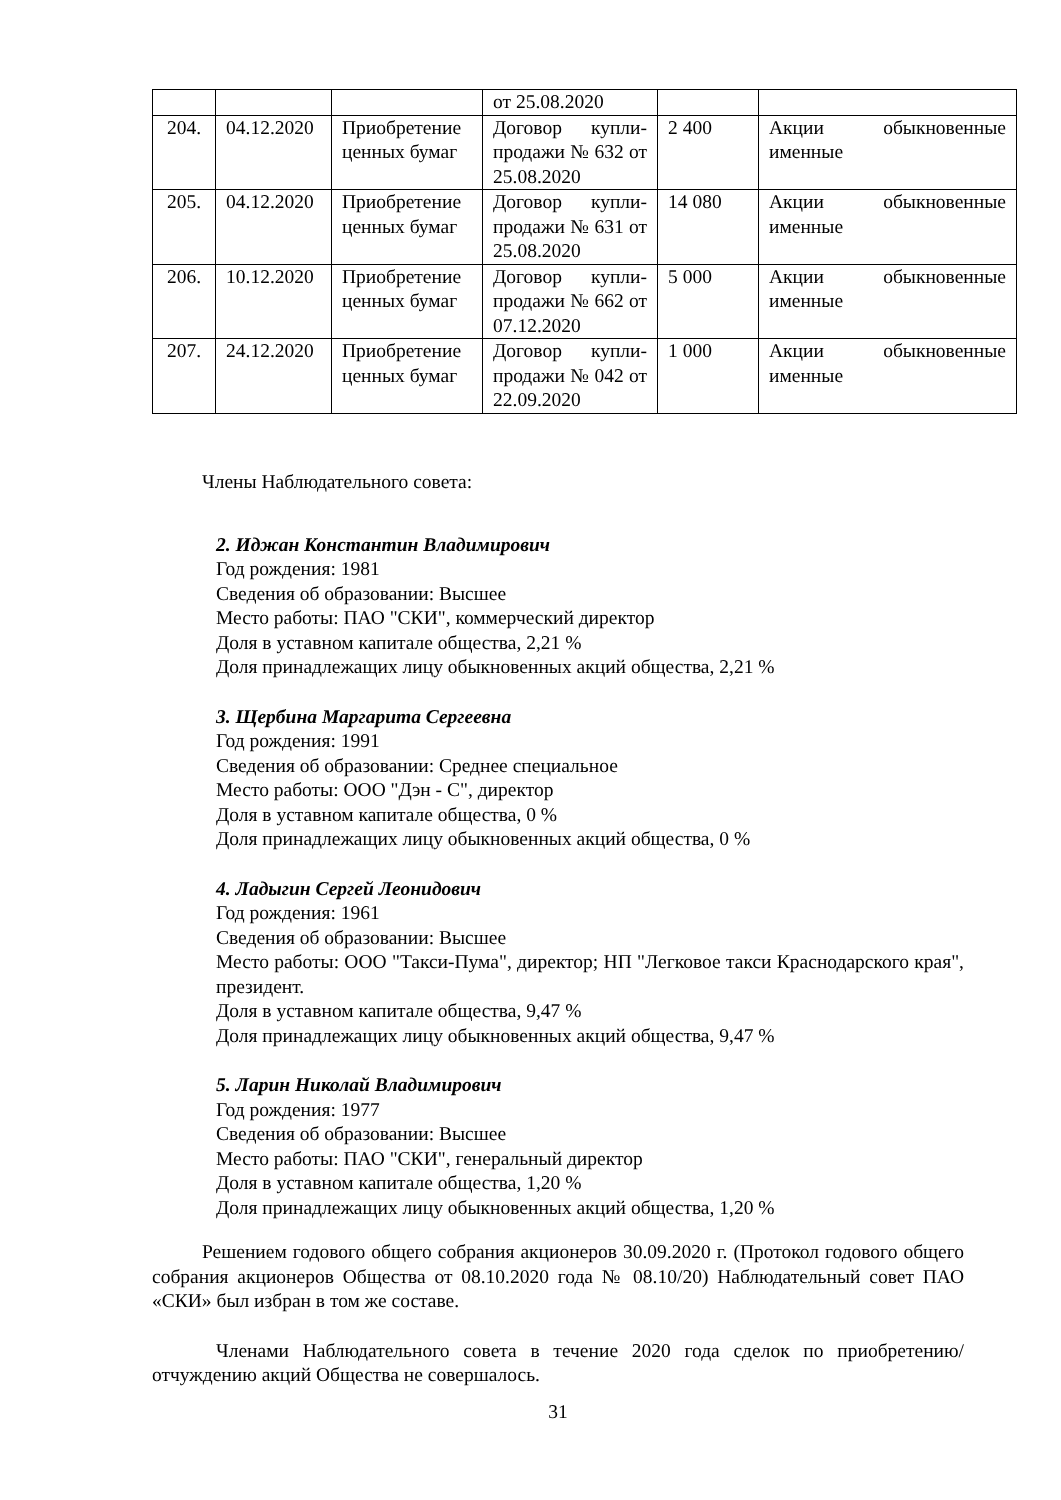| | | | от 25.08.2020 | | |
| 204. | 04.12.2020 | Приобретение ценных бумаг | Договор купли-продажи № 632 от 25.08.2020 | 2 400 | Акции обыкновенные именные |
| 205. | 04.12.2020 | Приобретение ценных бумаг | Договор купли-продажи № 631 от 25.08.2020 | 14 080 | Акции обыкновенные именные |
| 206. | 10.12.2020 | Приобретение ценных бумаг | Договор купли-продажи № 662 от 07.12.2020 | 5 000 | Акции обыкновенные именные |
| 207. | 24.12.2020 | Приобретение ценных бумаг | Договор купли-продажи № 042 от 22.09.2020 | 1 000 | Акции обыкновенные именные |
Члены Наблюдательного совета:
2. Иджан Константин Владимирович
Год рождения: 1981
Сведения об образовании: Высшее
Место работы: ПАО "СКИ", коммерческий директор
Доля в уставном капитале общества, 2,21 %
Доля принадлежащих лицу обыкновенных акций общества, 2,21 %
3. Щербина Маргарита Сергеевна
Год рождения: 1991
Сведения об образовании: Среднее специальное
Место работы: ООО "Дэн - С", директор
Доля в уставном капитале общества, 0 %
Доля принадлежащих лицу обыкновенных акций общества, 0 %
4. Ладыгин Сергей Леонидович
Год рождения: 1961
Сведения об образовании: Высшее
Место работы: ООО "Такси-Пума", директор; НП "Легковое такси Краснодарского края", президент.
Доля в уставном капитале общества, 9,47 %
Доля принадлежащих лицу обыкновенных акций общества, 9,47 %
5. Ларин Николай Владимирович
Год рождения: 1977
Сведения об образовании: Высшее
Место работы: ПАО "СКИ", генеральный директор
Доля в уставном капитале общества, 1,20 %
Доля принадлежащих лицу обыкновенных акций общества, 1,20 %
Решением годового общего собрания акционеров 30.09.2020 г. (Протокол годового общего собрания акционеров Общества от 08.10.2020 года № 08.10/20) Наблюдательный совет ПАО «СКИ» был избран в том же составе.
Членами Наблюдательного совета в течение 2020 года сделок по приобретению/отчуждению акций Общества не совершалось.
31